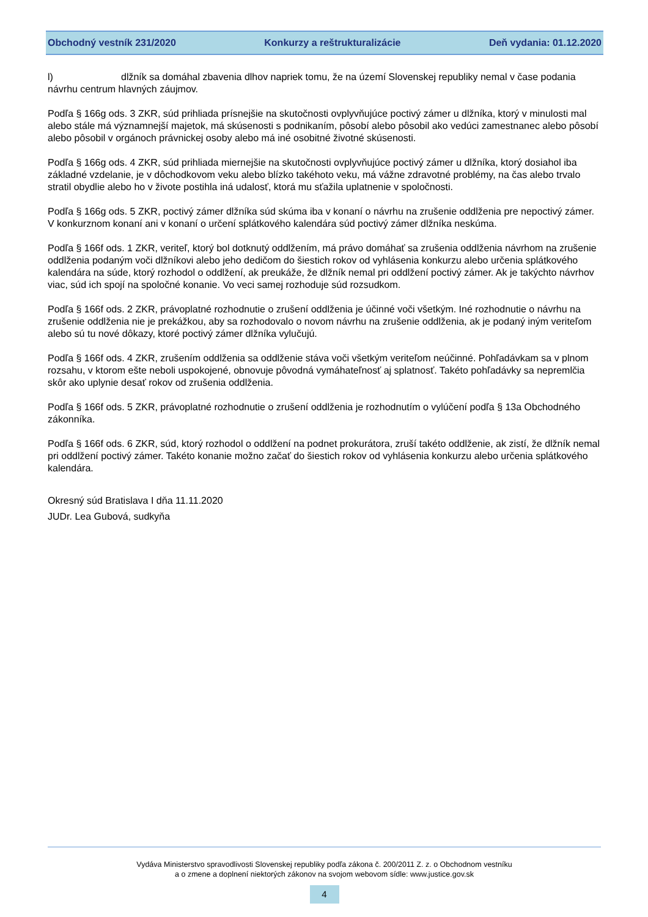Obchodný vestník 231/2020 Konkurzy a reštrukturalizácie Deň vydania: 01.12.2020
l) dlžník sa domáhal zbavenia dlhov napriek tomu, že na území Slovenskej republiky nemal v čase podania návrhu centrum hlavných záujmov.
Podľa § 166g ods. 3 ZKR, súd prihliada prísnejšie na skutočnosti ovplyvňujúce poctivý zámer u dlžníka, ktorý v minulosti mal alebo stále má významnejší majetok, má skúsenosti s podnikaním, pôsobí alebo pôsobil ako vedúci zamestnanec alebo pôsobí alebo pôsobil v orgánoch právnickej osoby alebo má iné osobitné životné skúsenosti.
Podľa § 166g ods. 4 ZKR, súd prihliada miernejšie na skutočnosti ovplyvňujúce poctivý zámer u dlžníka, ktorý dosiahol iba základné vzdelanie, je v dôchodkovom veku alebo blízko takéhoto veku, má vážne zdravotné problémy, na čas alebo trvalo stratil obydlie alebo ho v živote postihla iná udalosť, ktorá mu sťažila uplatnenie v spoločnosti.
Podľa § 166g ods. 5 ZKR, poctivý zámer dlžníka súd skúma iba v konaní o návrhu na zrušenie oddlženia pre nepoctivý zámer. V konkurznom konaní ani v konaní o určení splátkového kalendára súd poctivý zámer dlžníka neskúma.
Podľa § 166f ods. 1 ZKR, veriteľ, ktorý bol dotknutý oddlžením, má právo domáhať sa zrušenia oddlženia návrhom na zrušenie oddlženia podaným voči dlžníkovi alebo jeho dedičom do šiestich rokov od vyhlásenia konkurzu alebo určenia splátkového kalendára na súde, ktorý rozhodol o oddlžení, ak preukáže, že dlžník nemal pri oddlžení poctivý zámer. Ak je takýchto návrhov viac, súd ich spojí na spoločné konanie. Vo veci samej rozhoduje súd rozsudkom.
Podľa § 166f ods. 2 ZKR, právoplatné rozhodnutie o zrušení oddlženia je účinné voči všetkým. Iné rozhodnutie o návrhu na zrušenie oddlženia nie je prekážkou, aby sa rozhodovalo o novom návrhu na zrušenie oddlženia, ak je podaný iným veriteľom alebo sú tu nové dôkazy, ktoré poctivý zámer dlžníka vylučujú.
Podľa § 166f ods. 4 ZKR, zrušením oddlženia sa oddlženie stáva voči všetkým veriteľom neúčinné. Pohľadávkam sa v plnom rozsahu, v ktorom ešte neboli uspokojené, obnovuje pôvodná vymáhateľnosť aj splatnosť. Takéto pohľadávky sa nepremlčia skôr ako uplynie desať rokov od zrušenia oddlženia.
Podľa § 166f ods. 5 ZKR, právoplatné rozhodnutie o zrušení oddlženia je rozhodnutím o vylúčení podľa § 13a Obchodného zákonníka.
Podľa § 166f ods. 6 ZKR, súd, ktorý rozhodol o oddlžení na podnet prokurátora, zruší takéto oddlženie, ak zistí, že dlžník nemal pri oddlžení poctivý zámer. Takéto konanie možno začať do šiestich rokov od vyhlásenia konkurzu alebo určenia splátkového kalendára.
Okresný súd Bratislava I dňa 11.11.2020
JUDr. Lea Gubová, sudkyňa
Vydáva Ministerstvo spravodlivosti Slovenskej republiky podľa zákona č. 200/2011 Z. z. o Obchodnom vestníku
a o zmene a doplnení niektorých zákonov na svojom webovom sídle: www.justice.gov.sk
4